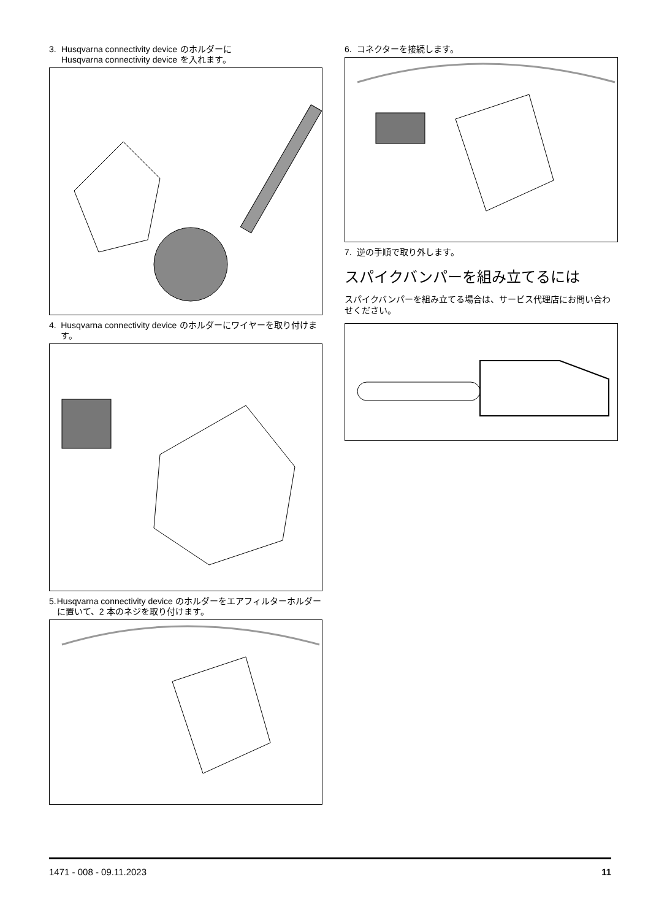3. Husqvarna connectivity device のホルダーに
Husqvarna connectivity device を入れます。
4. Husqvarna connectivity device のホルダーにワイヤーを取り付けます。
5. Husqvarna connectivity device のホルダーをエアフィルターホルダーに置いて、2 本のネジを取り付けます。
6. コネクターを接続します。
7. 逆の手順で取り外します。
スパイクバンパーを組み立てるには
スパイクバンパーを組み立てる場合は、サービス代理店にお問い合わせください。
1471 - 008 - 09.11.2023 11